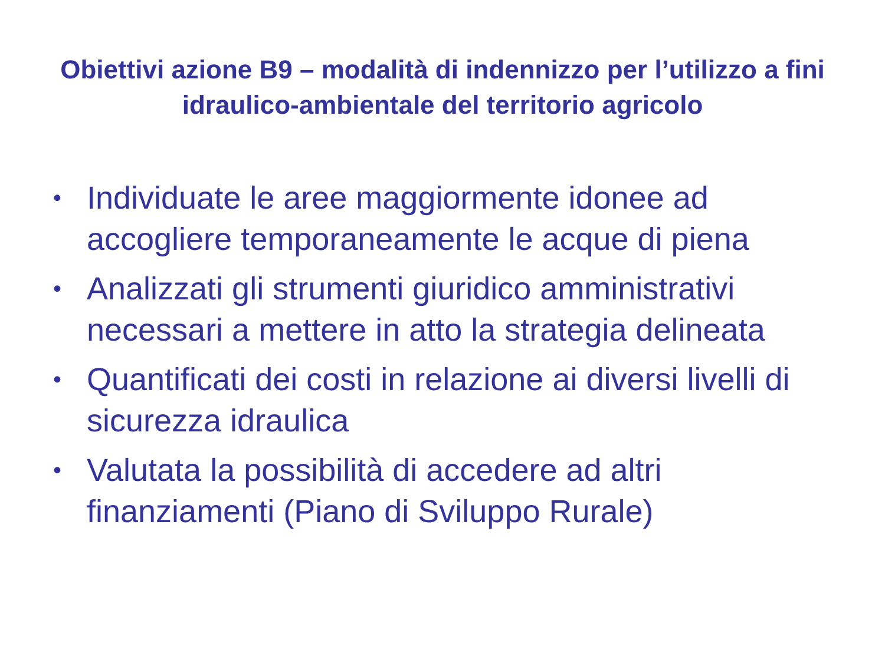Obiettivi azione B9 – modalità di indennizzo per l’utilizzo a fini idraulico-ambientale del territorio agricolo
• Individuate le aree maggiormente idonee ad accogliere temporaneamente le acque di piena
• Analizzati gli strumenti giuridico amministrativi necessari a mettere in atto la strategia delineata
• Quantificati dei costi in relazione ai diversi livelli di sicurezza idraulica
• Valutata la possibilità di accedere ad altri finanziamenti (Piano di Sviluppo Rurale)